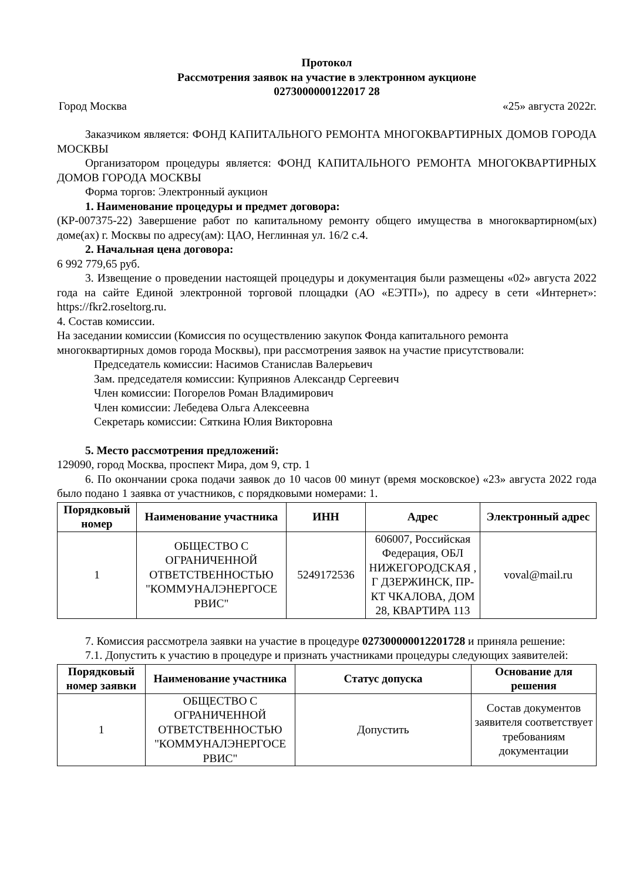Протокол
Рассмотрения заявок на участие в электронном аукционе
0273000000122017 28
Город Москва «25» августа 2022г.
Заказчиком является: ФОНД КАПИТАЛЬНОГО РЕМОНТА МНОГОКВАРТИРНЫХ ДОМОВ ГОРОДА МОСКВЫ
Организатором процедуры является: ФОНД КАПИТАЛЬНОГО РЕМОНТА МНОГОКВАРТИРНЫХ ДОМОВ ГОРОДА МОСКВЫ
Форма торгов: Электронный аукцион
1. Наименование процедуры и предмет договора:
(КР-007375-22) Завершение работ по капитальному ремонту общего имущества в многоквартирном(ых) доме(ах) г. Москвы по адресу(ам): ЦАО, Неглинная ул. 16/2 с.4.
2. Начальная цена договора:
6 992 779,65 руб.
3. Извещение о проведении настоящей процедуры и документация были размещены «02» августа 2022 года на сайте Единой электронной торговой площадки (АО «ЕЭТП»), по адресу в сети «Интернет»: https://fkr2.roseltorg.ru.
4. Состав комиссии.
На заседании комиссии (Комиссия по осуществлению закупок Фонда капитального ремонта многоквартирных домов города Москвы), при рассмотрения заявок на участие присутствовали:
Председатель комиссии: Насимов Станислав Валерьевич
Зам. председателя комиссии: Куприянов Александр Сергеевич
Член комиссии: Погорелов Роман Владимирович
Член комиссии: Лебедева Ольга Алексеевна
Секретарь комиссии: Сяткина Юлия Викторовна
5. Место рассмотрения предложений:
129090, город Москва, проспект Мира, дом 9, стр. 1
6. По окончании срока подачи заявок до 10 часов 00 минут (время московское) «23» августа 2022 года было подано 1 заявка от участников, с порядковыми номерами: 1.
| Порядковый номер | Наименование участника | ИНН | Адрес | Электронный адрес |
| --- | --- | --- | --- | --- |
| 1 | ОБЩЕСТВО С ОГРАНИЧЕННОЙ ОТВЕТСТВЕННОСТЬЮ "КОММУНАЛЭНЕРГОСЕ РВИС" | 5249172536 | 606007, Российская Федерация, ОБЛ НИЖЕГОРОДСКАЯ , Г ДЗЕРЖИНСК, ПР-КТ ЧКАЛОВА, ДОМ 28, КВАРТИРА 113 | voval@mail.ru |
7. Комиссия рассмотрела заявки на участие в процедуре 027300000012201728 и приняла решение:
7.1. Допустить к участию в процедуре и признать участниками процедуры следующих заявителей:
| Порядковый номер заявки | Наименование участника | Статус допуска | Основание для решения |
| --- | --- | --- | --- |
| 1 | ОБЩЕСТВО С ОГРАНИЧЕННОЙ ОТВЕТСТВЕННОСТЬЮ "КОММУНАЛЭНЕРГОСЕ РВИС" | Допустить | Состав документов заявителя соответствует требованиям документации |